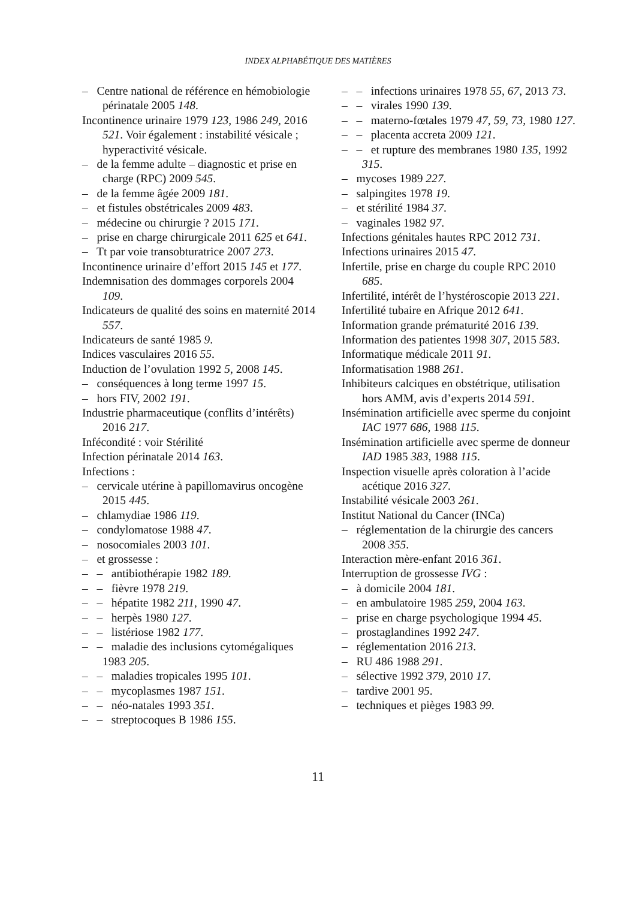INDEX ALPHABÉTIQUE DES MATIÈRES
– Centre national de référence en hémobiologie périnatale 2005 148.
Incontinence urinaire 1979 123, 1986 249, 2016 521. Voir également : instabilité vésicale ; hyperactivité vésicale.
– de la femme adulte – diagnostic et prise en charge (RPC) 2009 545.
– de la femme âgée 2009 181.
– et fistules obstétricales 2009 483.
– médecine ou chirurgie ? 2015 171.
– prise en charge chirurgicale 2011 625 et 641.
– Tt par voie transobturatrice 2007 273.
Incontinence urinaire d’effort 2015 145 et 177.
Indemnisation des dommages corporels 2004 109.
Indicateurs de qualité des soins en maternité 2014 557.
Indicateurs de santé 1985 9.
Indices vasculaires 2016 55.
Induction de l’ovulation 1992 5, 2008 145.
– conséquences à long terme 1997 15.
– hors FIV, 2002 191.
Industrie pharmaceutique (conflits d’intérêts) 2016 217.
Infécondité : voir Stérilité
Infection périnatale 2014 163.
Infections :
– cervicale utérine à papillomavirus oncogène 2015 445.
– chlamydiae 1986 119.
– condylomatose 1988 47.
– nosocomiales 2003 101.
– et grossesse :
– – antibiothérapie 1982 189.
– – fièvre 1978 219.
– – hépatite 1982 211, 1990 47.
– – herpès 1980 127.
– – listériose 1982 177.
– – maladie des inclusions cytomégaliques 1983 205.
– – maladies tropicales 1995 101.
– – mycoplasmes 1987 151.
– – néo-natales 1993 351.
– – streptocoques B 1986 155.
– – infections urinaires 1978 55, 67, 2013 73.
– – virales 1990 139.
– – materno-fœtales 1979 47, 59, 73, 1980 127.
– – placenta accreta 2009 121.
– – et rupture des membranes 1980 135, 1992 315.
– mycoses 1989 227.
– salpingites 1978 19.
– et stérilité 1984 37.
– vaginales 1982 97.
Infections génitales hautes RPC 2012 731.
Infections urinaires 2015 47.
Infertile, prise en charge du couple RPC 2010 685.
Infertilité, intérêt de l’hystéroscopie 2013 221.
Infertilité tubaire en Afrique 2012 641.
Information grande prématurité 2016 139.
Information des patientes 1998 307, 2015 583.
Informatique médicale 2011 91.
Informatisation 1988 261.
Inhibiteurs calciques en obstétrique, utilisation hors AMM, avis d’experts 2014 591.
Insémination artificielle avec sperme du conjoint IAC 1977 686, 1988 115.
Insémination artificielle avec sperme de donneur IAD 1985 383, 1988 115.
Inspection visuelle après coloration à l’acide acétique 2016 327.
Instabilité vésicale 2003 261.
Institut National du Cancer (INCa)
– réglementation de la chirurgie des cancers 2008 355.
Interaction mère-enfant 2016 361.
Interruption de grossesse IVG :
– à domicile 2004 181.
– en ambulatoire 1985 259, 2004 163.
– prise en charge psychologique 1994 45.
– prostaglandines 1992 247.
– réglementation 2016 213.
– RU 486 1988 291.
– sélective 1992 379, 2010 17.
– tardive 2001 95.
– techniques et pièges 1983 99.
11